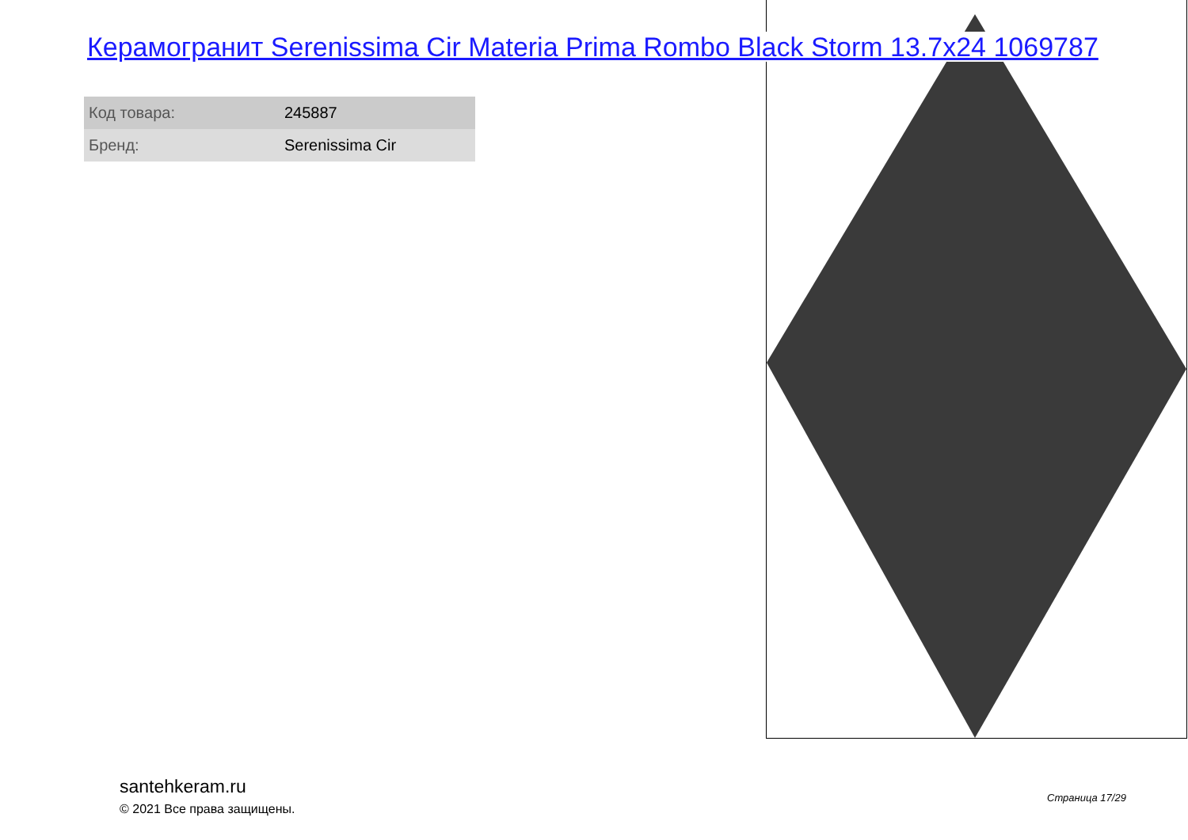Керамогранит Serenissima Cir Materia Prima Rombo Black Storm 13.7x24 1069787
| Код товара: | 245887 |
| Бренд: | Serenissima Cir |
santehkeram.ru
© 2021 Все права защищены.
Страница 17/29